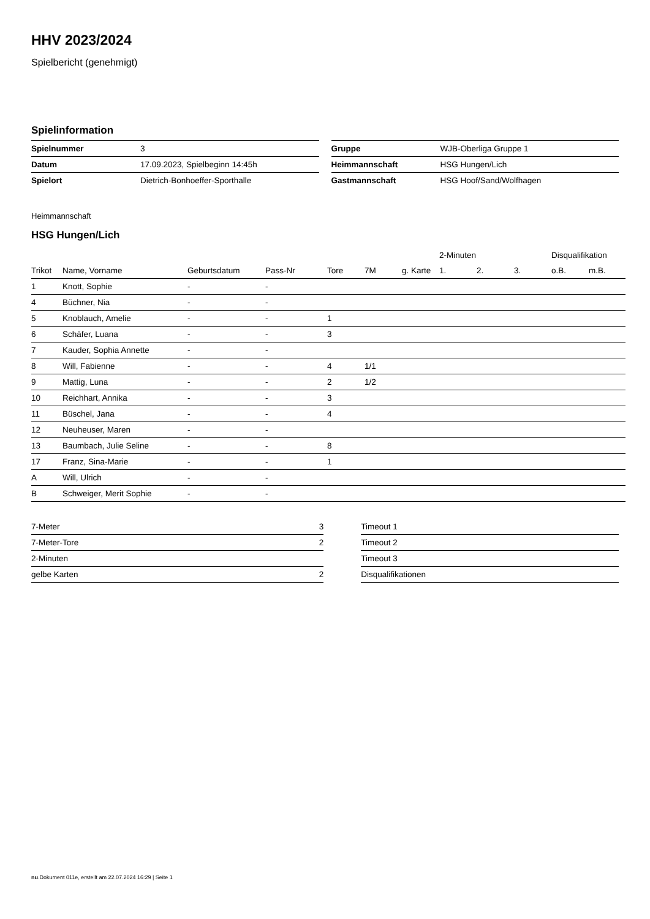HHV 2023/2024
Spielbericht (genehmigt)
Spielinformation
| Spielnummer | 3 |
| Datum | 17.09.2023, Spielbeginn 14:45h |
| Spielort | Dietrich-Bonhoeffer-Sporthalle |
| Gruppe | WJB-Oberliga Gruppe 1 |
| Heimmannschaft | HSG Hungen/Lich |
| Gastmannschaft | HSG Hoof/Sand/Wolfhagen |
Heimmannschaft
HSG Hungen/Lich
| | | | | | | | 2-Minuten | | | Disqualifikation | |
| --- | --- | --- | --- | --- | --- | --- | --- | --- | --- | --- | --- |
| Trikot | Name, Vorname | Geburtsdatum | Pass-Nr | Tore | 7M | g. Karte | 1. | 2. | 3. | o.B. | m.B. |
| 1 | Knott, Sophie | - | - | | | | | | | | |
| 4 | Büchner, Nia | - | - | | | | | | | | |
| 5 | Knoblauch, Amelie | - | - | 1 | | | | | | | |
| 6 | Schäfer, Luana | - | - | 3 | | | | | | | |
| 7 | Kauder, Sophia Annette | - | - | | | | | | | | |
| 8 | Will, Fabienne | - | - | 4 | 1/1 | | | | | | |
| 9 | Mattig, Luna | - | - | 2 | 1/2 | | | | | | |
| 10 | Reichhart, Annika | - | - | 3 | | | | | | | |
| 11 | Büschel, Jana | - | - | 4 | | | | | | | |
| 12 | Neuheuser, Maren | - | - | | | | | | | | |
| 13 | Baumbach, Julie Seline | - | - | 8 | | | | | | | |
| 17 | Franz, Sina-Marie | - | - | 1 | | | | | | | |
| A | Will, Ulrich | - | - | | | | | | | | |
| B | Schweiger, Merit Sophie | - | - | | | | | | | | |
| 7-Meter | 3 |
| 7-Meter-Tore | 2 |
| 2-Minuten | |
| gelbe Karten | 2 |
| Timeout 1 |
| Timeout 2 |
| Timeout 3 |
| Disqualifikationen |
nu.Dokument 011e, erstellt am 22.07.2024 16:29 | Seite 1